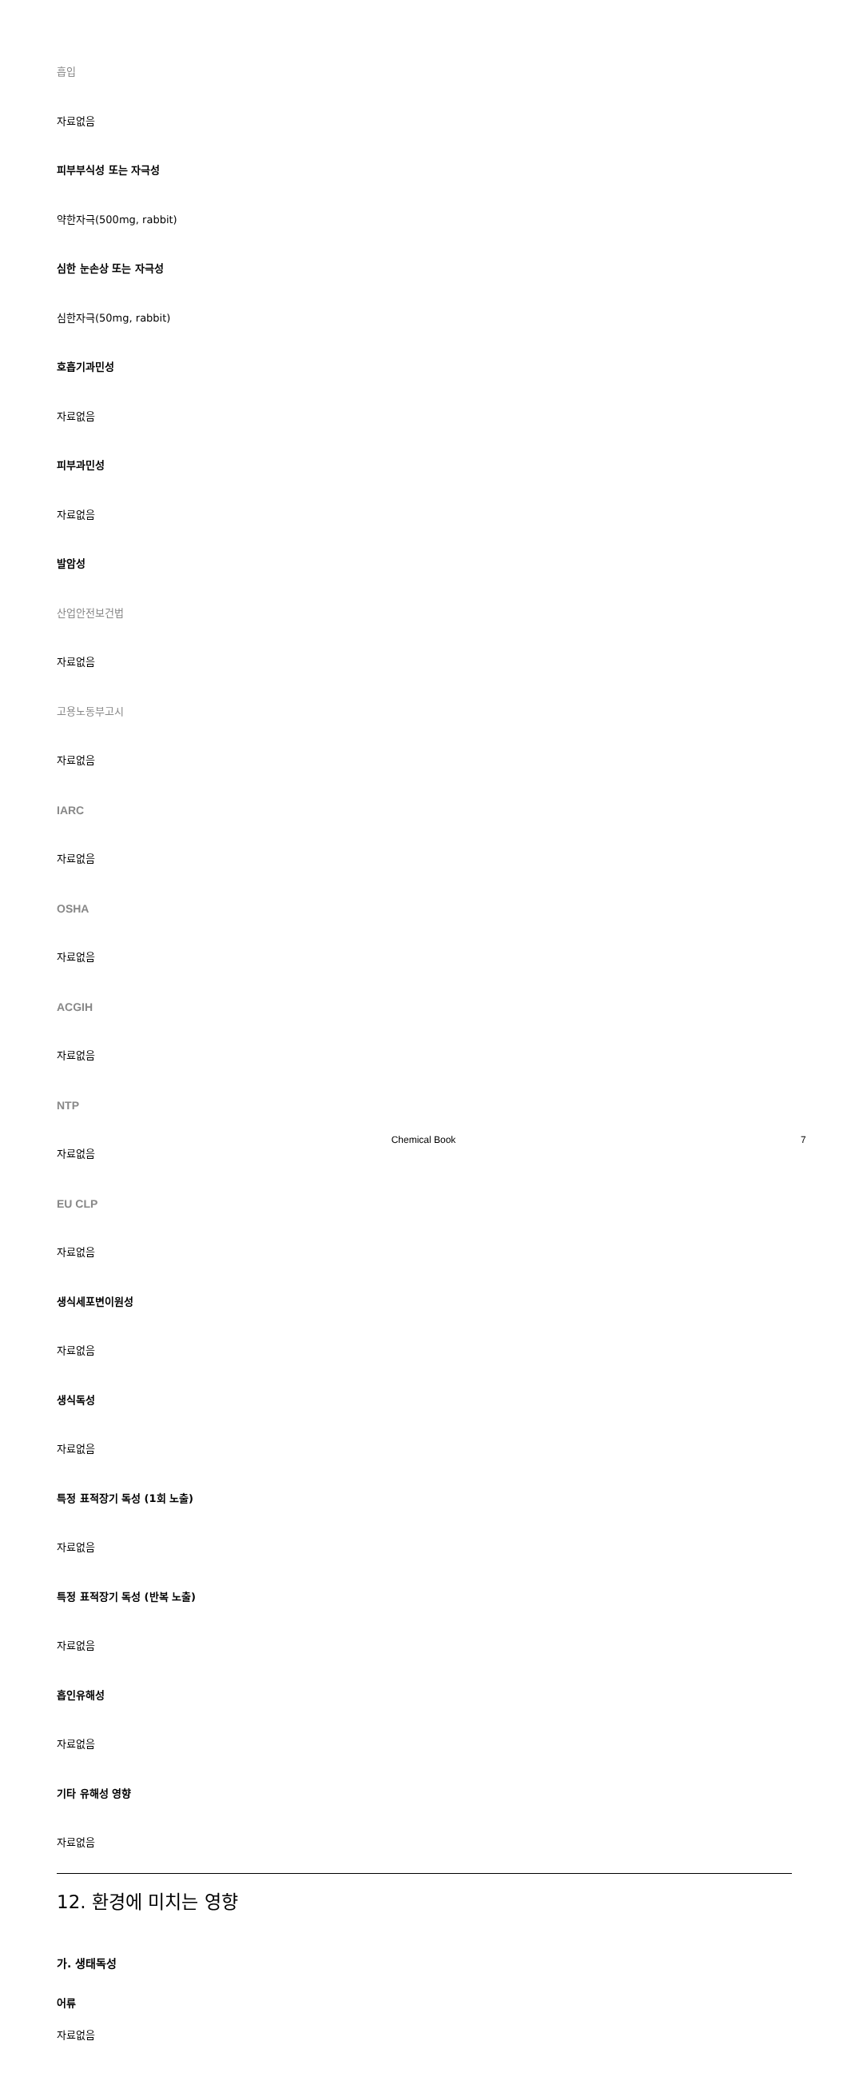흡입
자료없음
피부부식성 또는 자극성
약한자극(500mg, rabbit)
심한 눈손상 또는 자극성
심한자극(50mg, rabbit)
호흡기과민성
자료없음
피부과민성
자료없음
발암성
산업안전보건법
자료없음
고용노동부고시
자료없음
IARC
자료없음
OSHA
자료없음
ACGIH
자료없음
NTP
자료없음
EU CLP
자료없음
생식세포변이원성
자료없음
생식독성
자료없음
특정 표적장기 독성 (1회 노출)
자료없음
특정 표적장기 독성 (반복 노출)
자료없음
흡인유해성
자료없음
기타 유해성 영향
자료없음
12. 환경에 미치는 영향
가. 생태독성
어류
자료없음
Chemical Book 7